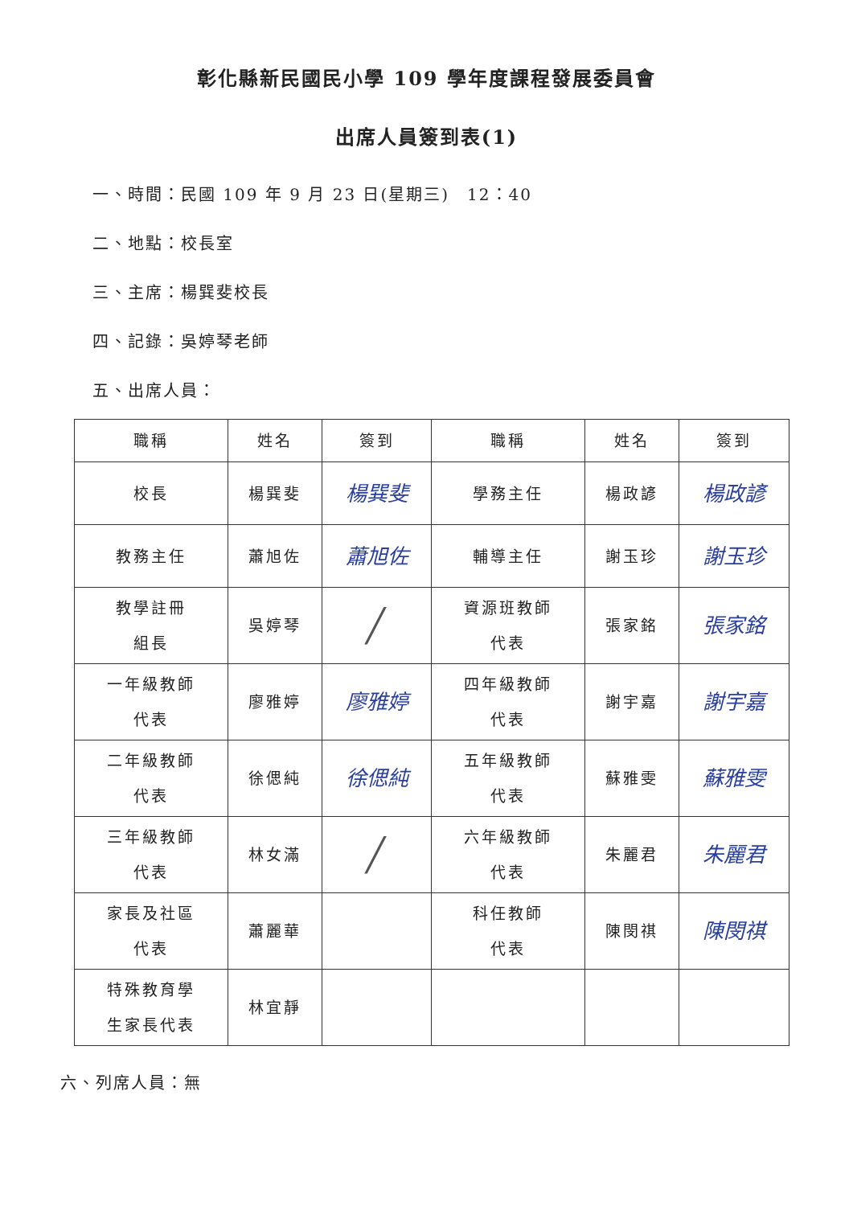彰化縣新民國民小學 109 學年度課程發展委員會
出席人員簽到表(1)
一、時間：民國 109 年 9 月 23 日(星期三)　12：40
二、地點：校長室
三、主席：楊巽斐校長
四、記錄：吳婷琴老師
五、出席人員：
| 職稱 | 姓名 | 簽到 | 職稱 | 姓名 | 簽到 |
| --- | --- | --- | --- | --- | --- |
| 校長 | 楊巽斐 | 楊巽斐 | 學務主任 | 楊政諺 | 楊政諺 |
| 教務主任 | 蕭旭佐 | 蕭旭佐 | 輔導主任 | 謝玉珍 | 謝玉珍 |
| 教學註冊 組長 | 吳婷琴 | ╱ | 資源班教師 代表 | 張家銘 | 張家銘 |
| 一年級教師 代表 | 廖雅婷 | 廖雅婷 | 四年級教師 代表 | 謝宇嘉 | 謝宇嘉 |
| 二年級教師 代表 | 徐偲純 | 徐偲純 | 五年級教師 代表 | 蘇雅雯 | 蘇雅雯 |
| 三年級教師 代表 | 林女滿 | ╱ | 六年級教師 代表 | 朱麗君 | 朱麗君 |
| 家長及社區 代表 | 蕭麗華 | | 科任教師 代表 | 陳閔祺 | 陳閔祺 |
| 特殊教育學 生家長代表 | 林宜靜 | | | | |
六、列席人員：無